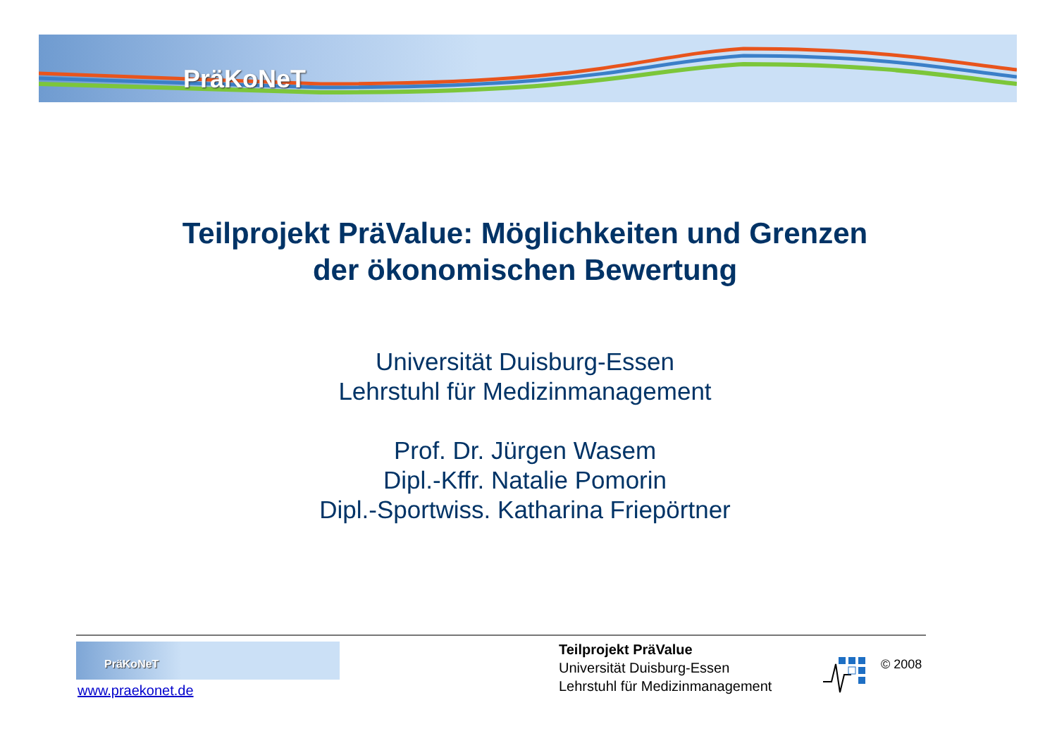PräKoNeT
Teilprojekt PräValue: Möglichkeiten und Grenzen
der ökonomischen Bewertung
Universität Duisburg-Essen
Lehrstuhl für Medizinmanagement
Prof. Dr. Jürgen Wasem
Dipl.-Kffr. Natalie Pomorin
Dipl.-Sportwiss. Katharina Friepörtner
PräKoNeT
www.praekonet.de
Teilprojekt PräValue
Universität Duisburg-Essen
Lehrstuhl für Medizinmanagement
© 2008